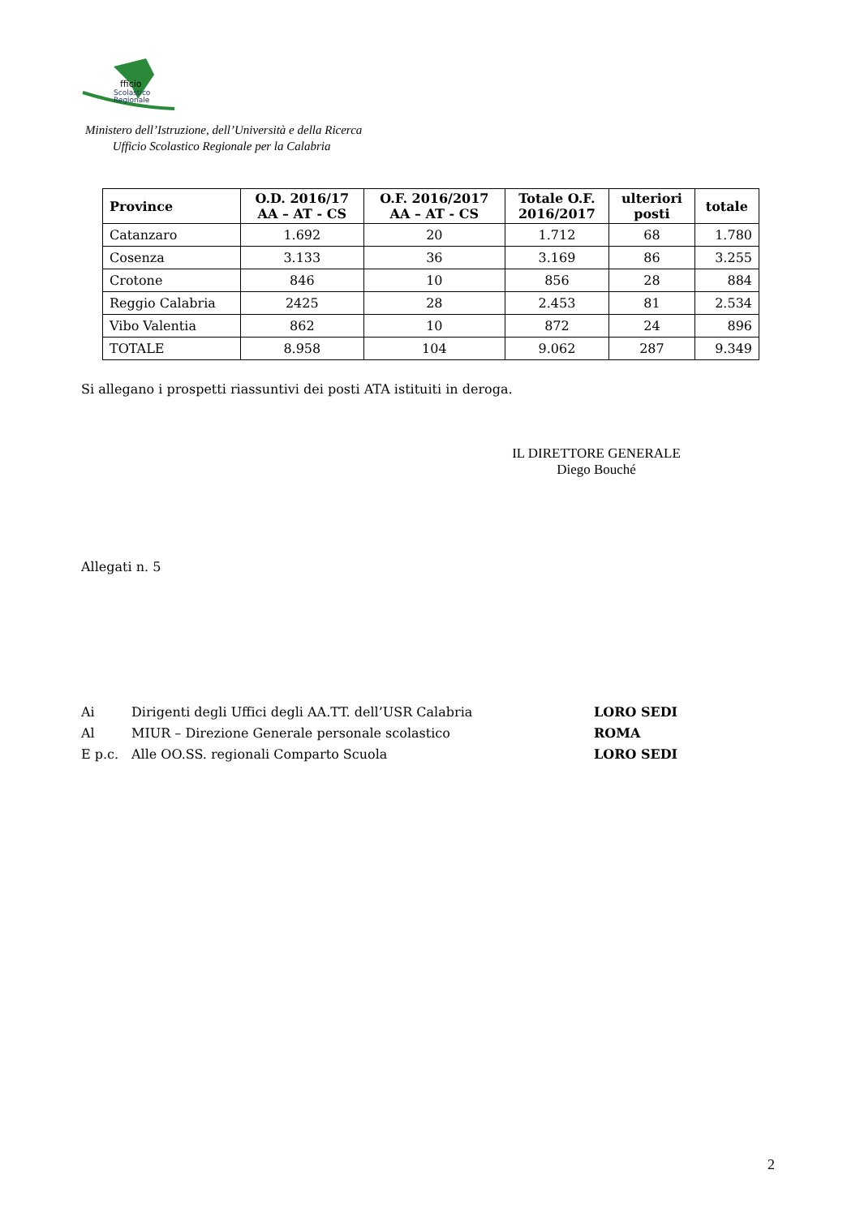fficio
Scolastico
Regionale
Ministero dell’Istruzione, dell’Università e della Ricerca
Ufficio Scolastico Regionale per la Calabria
| Province | O.D. 2016/17 AA – AT - CS | O.F. 2016/2017 AA – AT - CS | Totale O.F. 2016/2017 | ulteriori posti | totale |
| --- | --- | --- | --- | --- | --- |
| Catanzaro | 1.692 | 20 | 1.712 | 68 | 1.780 |
| Cosenza | 3.133 | 36 | 3.169 | 86 | 3.255 |
| Crotone | 846 | 10 | 856 | 28 | 884 |
| Reggio Calabria | 2425 | 28 | 2.453 | 81 | 2.534 |
| Vibo Valentia | 862 | 10 | 872 | 24 | 896 |
| TOTALE | 8.958 | 104 | 9.062 | 287 | 9.349 |
Si allegano i prospetti riassuntivi dei posti ATA istituiti in deroga.
IL DIRETTORE GENERALE
Diego Bouché
Allegati n. 5
Ai Dirigenti degli Uffici degli AA.TT. dell’USR Calabria LORO SEDI
Al MIUR – Direzione Generale personale scolastico ROMA
E p.c. Alle OO.SS. regionali Comparto Scuola LORO SEDI
2